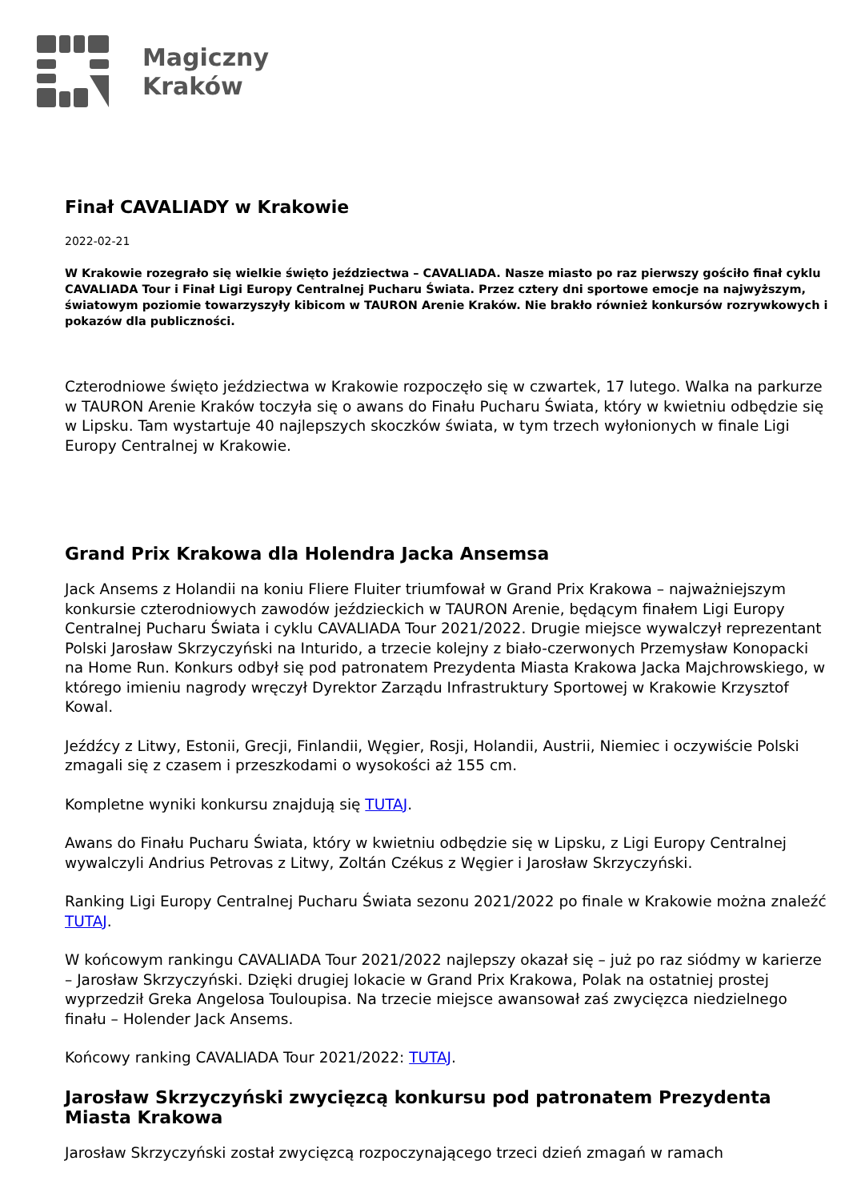Magiczny
Kraków
Finał CAVALIADY w Krakowie
2022-02-21
W Krakowie rozegrało się wielkie święto jeździectwa – CAVALIADA. Nasze miasto po raz pierwszy gościło finał cyklu CAVALIADA Tour i Finał Ligi Europy Centralnej Pucharu Świata. Przez cztery dni sportowe emocje na najwyższym, światowym poziomie towarzyszyły kibicom w TAURON Arenie Kraków. Nie brakło również konkursów rozrywkowych i pokazów dla publiczności.
Czterodniowe święto jeździectwa w Krakowie rozpoczęło się w czwartek, 17 lutego. Walka na parkurze w TAURON Arenie Kraków toczyła się o awans do Finału Pucharu Świata, który w kwietniu odbędzie się w Lipsku. Tam wystartuje 40 najlepszych skoczków świata, w tym trzech wyłonionych w finale Ligi Europy Centralnej w Krakowie.
Grand Prix Krakowa dla Holendra Jacka Ansemsa
Jack Ansems z Holandii na koniu Fliere Fluiter triumfował w Grand Prix Krakowa – najważniejszym konkursie czterodniowych zawodów jeździeckich w TAURON Arenie, będącym finałem Ligi Europy Centralnej Pucharu Świata i cyklu CAVALIADA Tour 2021/2022. Drugie miejsce wywalczył reprezentant Polski Jarosław Skrzyczyński na Inturido, a trzecie kolejny z biało-czerwonych Przemysław Konopacki na Home Run. Konkurs odbył się pod patronatem Prezydenta Miasta Krakowa Jacka Majchrowskiego, w którego imieniu nagrody wręczył Dyrektor Zarządu Infrastruktury Sportowej w Krakowie Krzysztof Kowal.
Jeźdźcy z Litwy, Estonii, Grecji, Finlandii, Węgier, Rosji, Holandii, Austrii, Niemiec i oczywiście Polski zmagali się z czasem i przeszkodami o wysokości aż 155 cm.
Kompletne wyniki konkursu znajdują się TUTAJ.
Awans do Finału Pucharu Świata, który w kwietniu odbędzie się w Lipsku, z Ligi Europy Centralnej wywalczyli Andrius Petrovas z Litwy, Zoltán Czékus z Węgier i Jarosław Skrzyczyński.
Ranking Ligi Europy Centralnej Pucharu Świata sezonu 2021/2022 po finale w Krakowie można znaleźć TUTAJ.
W końcowym rankingu CAVALIADA Tour 2021/2022 najlepszy okazał się – już po raz siódmy w karierze – Jarosław Skrzyczyński. Dzięki drugiej lokacie w Grand Prix Krakowa, Polak na ostatniej prostej wyprzedził Greka Angelosa Touloupisa. Na trzecie miejsce awansował zaś zwycięzca niedzielnego finału – Holender Jack Ansems.
Końcowy ranking CAVALIADA Tour 2021/2022: TUTAJ.
Jarosław Skrzyczyński zwycięzcą konkursu pod patronatem Prezydenta Miasta Krakowa
Jarosław Skrzyczyński został zwycięzcą rozpoczynającego trzeci dzień zmagań w ramach